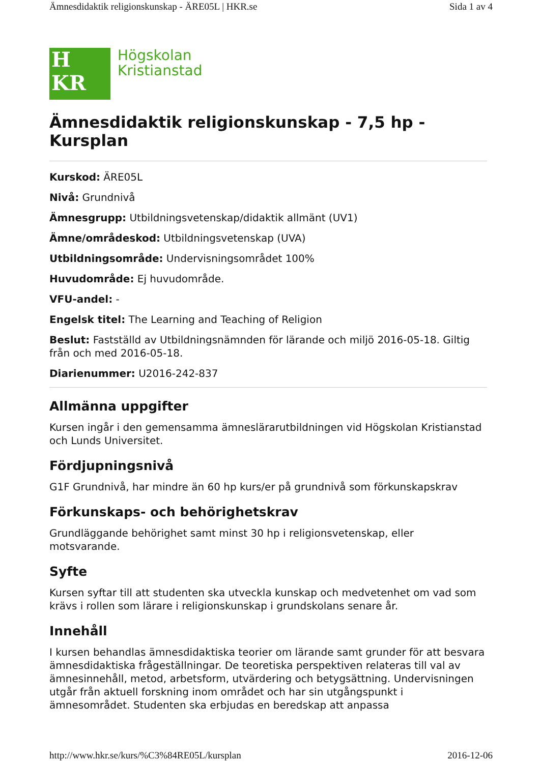Ämnesdidaktik religionskunskap - ÄRE05L | HKR.se Sida 1 av 4
H
KR
Högskolan
Kristianstad
Ämnesdidaktik religionskunskap - 7,5 hp - Kursplan
Kurskod: ÄRE05L
Nivå: Grundnivå
Ämnesgrupp: Utbildningsvetenskap/didaktik allmänt (UV1)
Ämne/områdeskod: Utbildningsvetenskap (UVA)
Utbildningsområde: Undervisningsområdet 100%
Huvudområde: Ej huvudområde.
VFU-andel: -
Engelsk titel: The Learning and Teaching of Religion
Beslut: Fastställd av Utbildningsnämnden för lärande och miljö 2016-05-18. Giltig från och med 2016-05-18.
Diarienummer: U2016-242-837
Allmänna uppgifter
Kursen ingår i den gemensamma ämneslärarutbildningen vid Högskolan Kristianstad och Lunds Universitet.
Fördjupningsnivå
G1F Grundnivå, har mindre än 60 hp kurs/er på grundnivå som förkunskapskrav
Förkunskaps- och behörighetskrav
Grundläggande behörighet samt minst 30 hp i religionsvetenskap, eller motsvarande.
Syfte
Kursen syftar till att studenten ska utveckla kunskap och medvetenhet om vad som krävs i rollen som lärare i religionskunskap i grundskolans senare år.
Innehåll
I kursen behandlas ämnesdidaktiska teorier om lärande samt grunder för att besvara ämnesdidaktiska frågeställningar. De teoretiska perspektiven relateras till val av ämnesinnehåll, metod, arbetsform, utvärdering och betygsättning. Undervisningen utgår från aktuell forskning inom området och har sin utgångspunkt i ämnesområdet. Studenten ska erbjudas en beredskap att anpassa
http://www.hkr.se/kurs/%C3%84RE05L/kursplan 2016-12-06